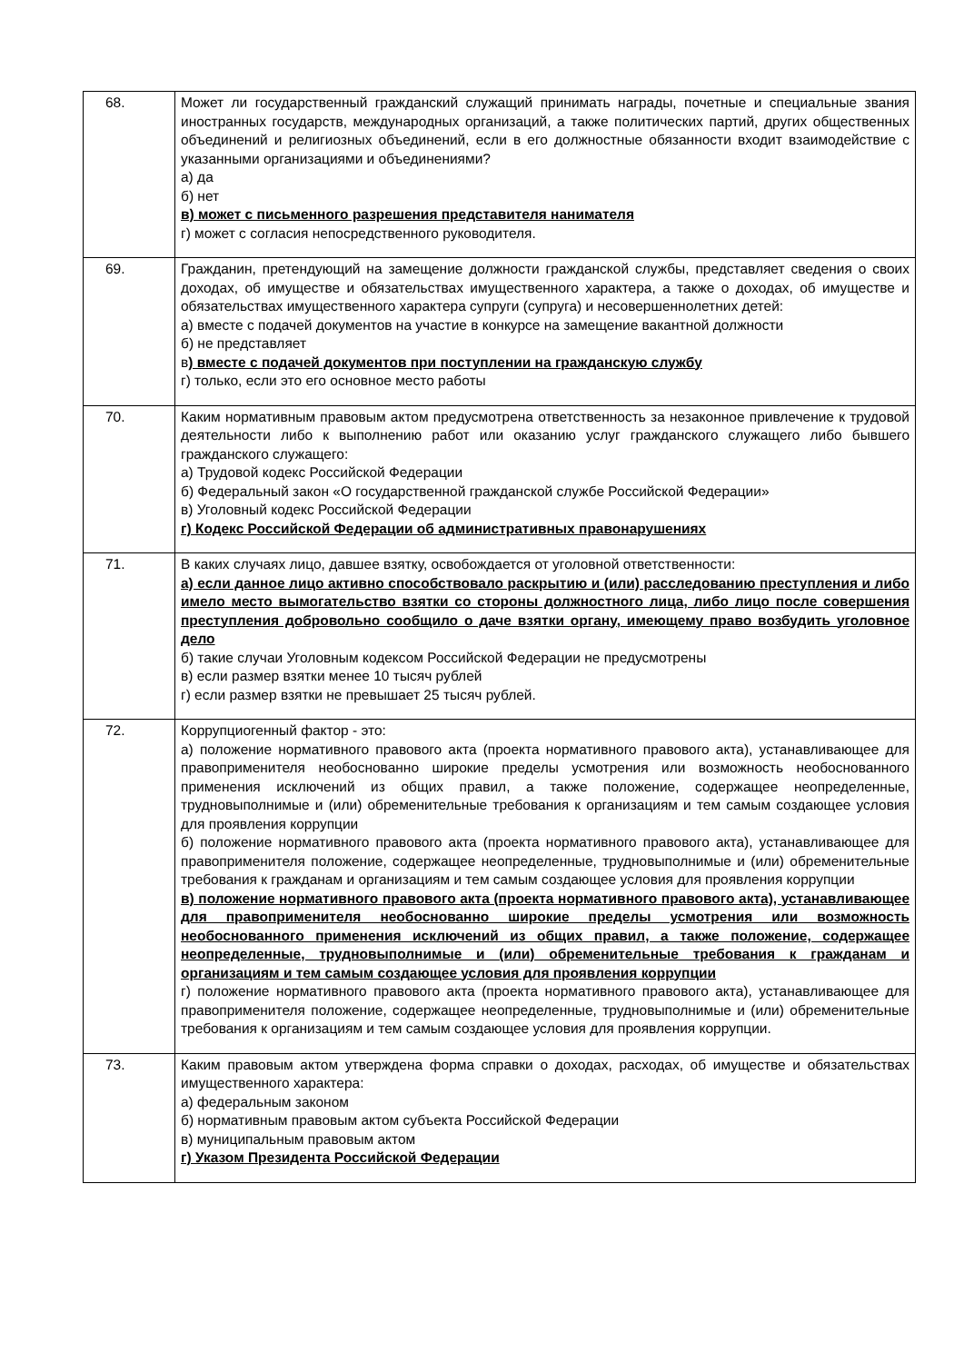| 68. | Может ли государственный гражданский служащий принимать награды, почетные и специальные звания иностранных государств, международных организаций, а также политических партий, других общественных объединений и религиозных объединений, если в его должностные обязанности входит взаимодействие с указанными организациями и объединениями? а) да б) нет в) может с письменного разрешения представителя нанимателя г) может с согласия непосредственного руководителя. |
| 69. | Гражданин, претендующий на замещение должности гражданской службы, представляет сведения о своих доходах, об имуществе и обязательствах имущественного характера, а также о доходах, об имуществе и обязательствах имущественного характера супруги (супруга) и несовершеннолетних детей: а) вместе с подачей документов на участие в конкурсе на замещение вакантной должности б) не представляет в ) вместе с подачей документов при поступлении на гражданскую службу г) только, если это его основное место работы |
| 70. | Каким нормативным правовым актом предусмотрена ответственность за незаконное привлечение к трудовой деятельности либо к выполнению работ или оказанию услуг гражданского служащего либо бывшего гражданского служащего: а) Трудовой кодекс Российской Федерации б) Федеральный закон «О государственной гражданской службе Российской Федерации» в) Уголовный кодекс Российской Федерации г) Кодекс Российской Федерации об административных правонарушениях |
| 71. | В каких случаях лицо, давшее взятку, освобождается от уголовной ответственности: а) если данное лицо активно способствовало раскрытию и (или) расследованию преступления и либо имело место вымогательство взятки со стороны должностного лица, либо лицо после совершения преступления добровольно сообщило о даче взятки органу, имеющему право возбудить уголовное дело б) такие случаи Уголовным кодексом Российской Федерации не предусмотрены в) если размер взятки менее 10 тысяч рублей г) если размер взятки не превышает 25 тысяч рублей. |
| 72. | Коррупциогенный фактор - это: а) положение нормативного правового акта (проекта нормативного правового акта), устанавливающее для правоприменителя необоснованно широкие пределы усмотрения или возможность необоснованного применения исключений из общих правил, а также положение, содержащее неопределенные, трудновыполнимые и (или) обременительные требования к организациям и тем самым создающее условия для проявления коррупции б) положение нормативного правового акта (проекта нормативного правового акта), устанавливающее для правоприменителя положение, содержащее неопределенные, трудновыполнимые и (или) обременительные требования к гражданам и организациям и тем самым создающее условия для проявления коррупции в) положение нормативного правового акта (проекта нормативного правового акта), устанавливающее для правоприменителя необоснованно широкие пределы усмотрения или возможность необоснованного применения исключений из общих правил, а также положение, содержащее неопределенные, трудновыполнимые и (или) обременительные требования к гражданам и организациям и тем самым создающее условия для проявления коррупции г) положение нормативного правового акта (проекта нормативного правового акта), устанавливающее для правоприменителя положение, содержащее неопределенные, трудновыполнимые и (или) обременительные требования к организациям и тем самым создающее условия для проявления коррупции. |
| 73. | Каким правовым актом утверждена форма справки о доходах, расходах, об имуществе и обязательствах имущественного характера: а) федеральным законом б) нормативным правовым актом субъекта Российской Федерации в) муниципальным правовым актом г) Указом Президента Российской Федерации |